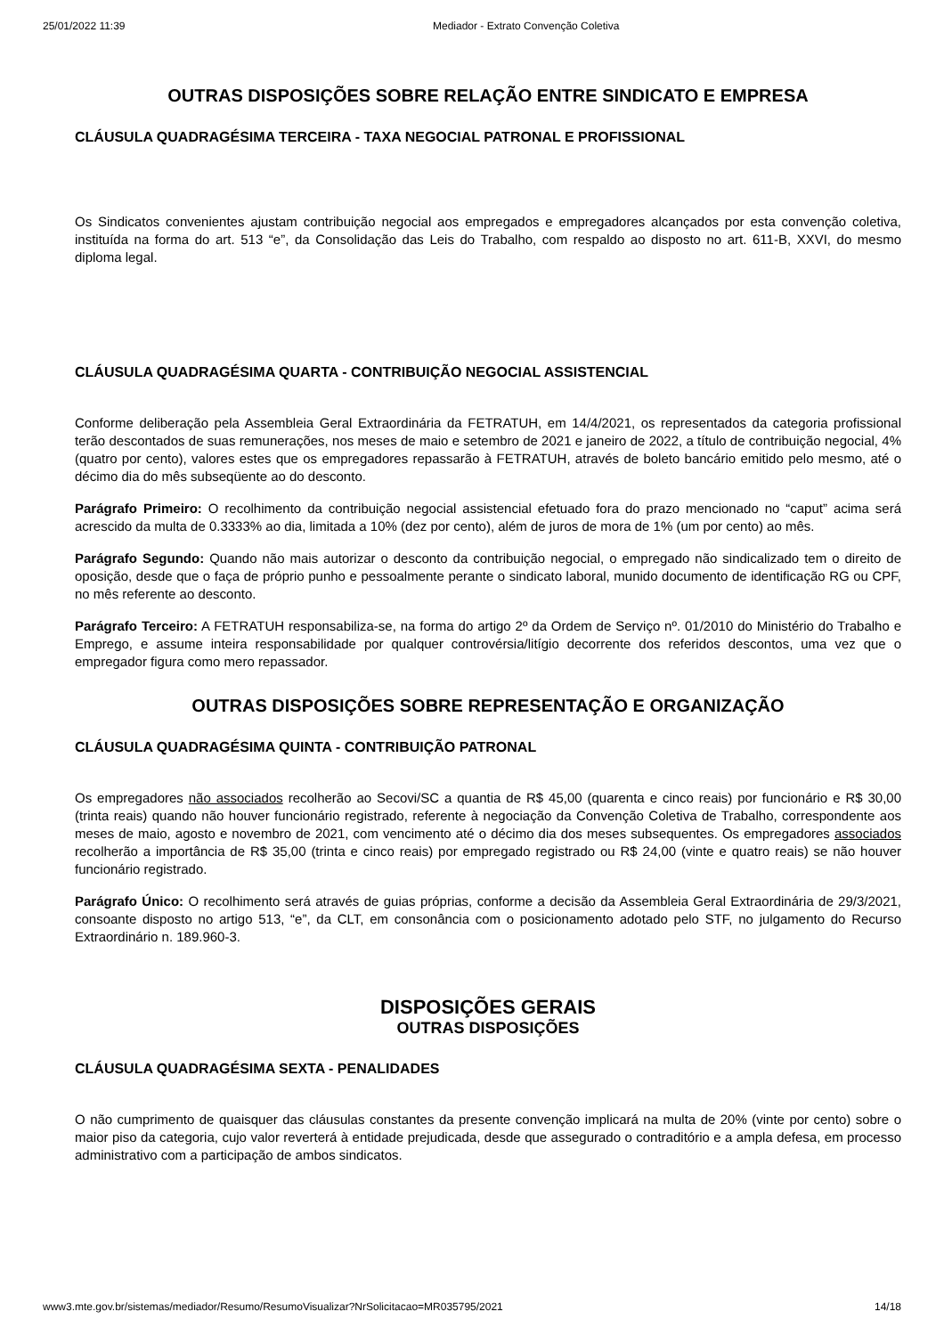25/01/2022 11:39 Mediador - Extrato Convenção Coletiva
OUTRAS DISPOSIÇÕES SOBRE RELAÇÃO ENTRE SINDICATO E EMPRESA
CLÁUSULA QUADRAGÉSIMA TERCEIRA - TAXA NEGOCIAL PATRONAL E PROFISSIONAL
Os Sindicatos convenientes ajustam contribuição negocial aos empregados e empregadores alcançados por esta convenção coletiva, instituída na forma do art. 513 “e”, da Consolidação das Leis do Trabalho, com respaldo ao disposto no art. 611-B, XXVI, do mesmo diploma legal.
CLÁUSULA QUADRAGÉSIMA QUARTA - CONTRIBUIÇÃO NEGOCIAL ASSISTENCIAL
Conforme deliberação pela Assembleia Geral Extraordinária da FETRATUH, em 14/4/2021, os representados da categoria profissional terão descontados de suas remunerações, nos meses de maio e setembro de 2021 e janeiro de 2022, a título de contribuição negocial, 4% (quatro por cento), valores estes que os empregadores repassarão à FETRATUH, através de boleto bancário emitido pelo mesmo, até o décimo dia do mês subseqüente ao do desconto.
Parágrafo Primeiro: O recolhimento da contribuição negocial assistencial efetuado fora do prazo mencionado no “caput” acima será acrescido da multa de 0.3333% ao dia, limitada a 10% (dez por cento), além de juros de mora de 1% (um por cento) ao mês.
Parágrafo Segundo: Quando não mais autorizar o desconto da contribuição negocial, o empregado não sindicalizado tem o direito de oposição, desde que o faça de próprio punho e pessoalmente perante o sindicato laboral, munido documento de identificação RG ou CPF, no mês referente ao desconto.
Parágrafo Terceiro: A FETRATUH responsabiliza-se, na forma do artigo 2º da Ordem de Serviço nº. 01/2010 do Ministério do Trabalho e Emprego, e assume inteira responsabilidade por qualquer controvérsia/litígio decorrente dos referidos descontos, uma vez que o empregador figura como mero repassador.
OUTRAS DISPOSIÇÕES SOBRE REPRESENTAÇÃO E ORGANIZAÇÃO
CLÁUSULA QUADRAGÉSIMA QUINTA - CONTRIBUIÇÃO PATRONAL
Os empregadores não associados recolherão ao Secovi/SC a quantia de R$ 45,00 (quarenta e cinco reais) por funcionário e R$ 30,00 (trinta reais) quando não houver funcionário registrado, referente à negociação da Convenção Coletiva de Trabalho, correspondente aos meses de maio, agosto e novembro de 2021, com vencimento até o décimo dia dos meses subsequentes. Os empregadores associados recolherão a importância de R$ 35,00 (trinta e cinco reais) por empregado registrado ou R$ 24,00 (vinte e quatro reais) se não houver funcionário registrado.
Parágrafo Único: O recolhimento será através de guias próprias, conforme a decisão da Assembleia Geral Extraordinária de 29/3/2021, consoante disposto no artigo 513, “e”, da CLT, em consonância com o posicionamento adotado pelo STF, no julgamento do Recurso Extraordinário n. 189.960-3.
DISPOSIÇÕES GERAIS
OUTRAS DISPOSIÇÕES
CLÁUSULA QUADRAGÉSIMA SEXTA - PENALIDADES
O não cumprimento de quaisquer das cláusulas constantes da presente convenção implicará na multa de 20% (vinte por cento) sobre o maior piso da categoria, cujo valor reverterá à entidade prejudicada, desde que assegurado o contraditório e a ampla defesa, em processo administrativo com a participação de ambos sindicatos.
www3.mte.gov.br/sistemas/mediador/Resumo/ResumoVisualizar?NrSolicitacao=MR035795/2021 14/18